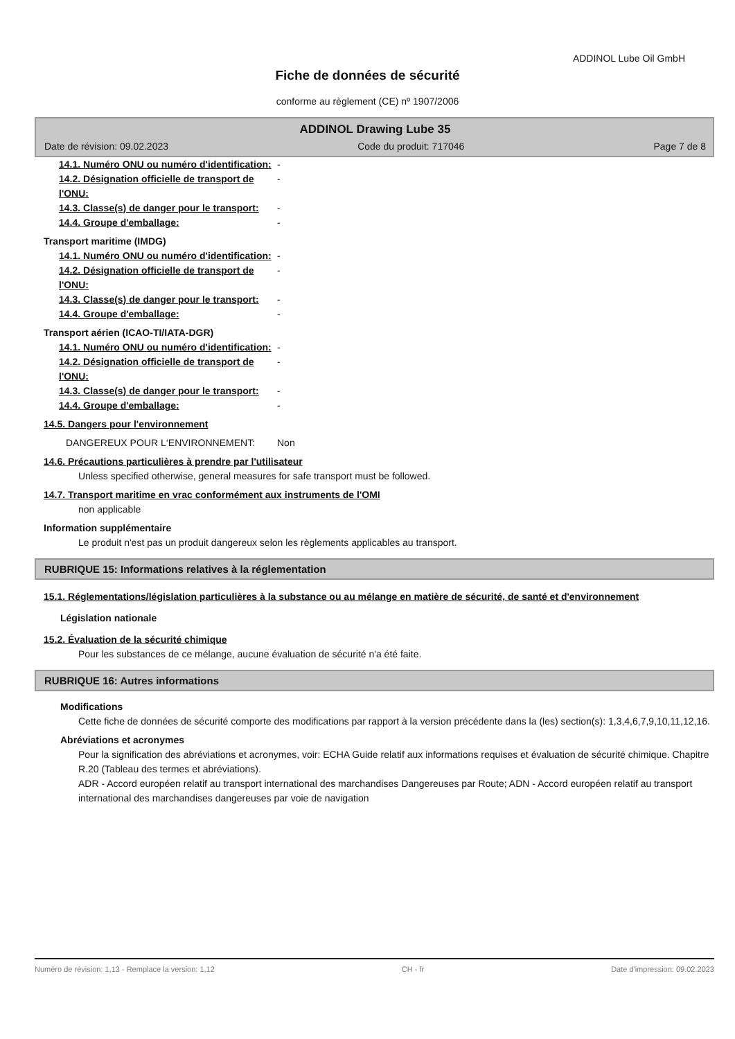ADDINOL Lube Oil GmbH
Fiche de données de sécurité
conforme au règlement (CE) nº 1907/2006
ADDINOL Drawing Lube 35
Date de révision: 09.02.2023 Code du produit: 717046 Page 7 de 8
14.1. Numéro ONU ou numéro d'identification:
-
14.2. Désignation officielle de transport de l'ONU:
-
14.3. Classe(s) de danger pour le transport:
-
14.4. Groupe d'emballage: -
Transport maritime (IMDG)
14.1. Numéro ONU ou numéro d'identification:
-
14.2. Désignation officielle de transport de l'ONU:
-
14.3. Classe(s) de danger pour le transport:
-
14.4. Groupe d'emballage: -
Transport aérien (ICAO-TI/IATA-DGR)
14.1. Numéro ONU ou numéro d'identification:
-
14.2. Désignation officielle de transport de l'ONU:
-
14.3. Classe(s) de danger pour le transport:
-
14.4. Groupe d'emballage: -
14.5. Dangers pour l'environnement
DANGEREUX POUR L‘ENVIRONNEMENT: Non
14.6. Précautions particulières à prendre par l'utilisateur
Unless specified otherwise, general measures for safe transport must be followed.
14.7. Transport maritime en vrac conformément aux instruments de l'OMI
non applicable
Information supplémentaire
Le produit n'est pas un produit dangereux selon les règlements applicables au transport.
RUBRIQUE 15: Informations relatives à la réglementation
15.1. Réglementations/législation particulières à la substance ou au mélange en matière de sécurité, de santé et d'environnement
Législation nationale
15.2. Évaluation de la sécurité chimique
Pour les substances de ce mélange, aucune évaluation de sécurité n'a été faite.
RUBRIQUE 16: Autres informations
Modifications
Cette fiche de données de sécurité comporte des modifications par rapport à la version précédente dans la (les) section(s): 1,3,4,6,7,9,10,11,12,16.
Abréviations et acronymes
Pour la signification des abréviations et acronymes, voir: ECHA Guide relatif aux informations requises et évaluation de sécurité chimique. Chapitre R.20 (Tableau des termes et abréviations).
ADR - Accord européen relatif au transport international des marchandises Dangereuses par Route; ADN - Accord européen relatif au transport international des marchandises dangereuses par voie de navigation
Numéro de révision: 1,13 - Remplace la version: 1,12 CH - fr Date d'impression: 09.02.2023